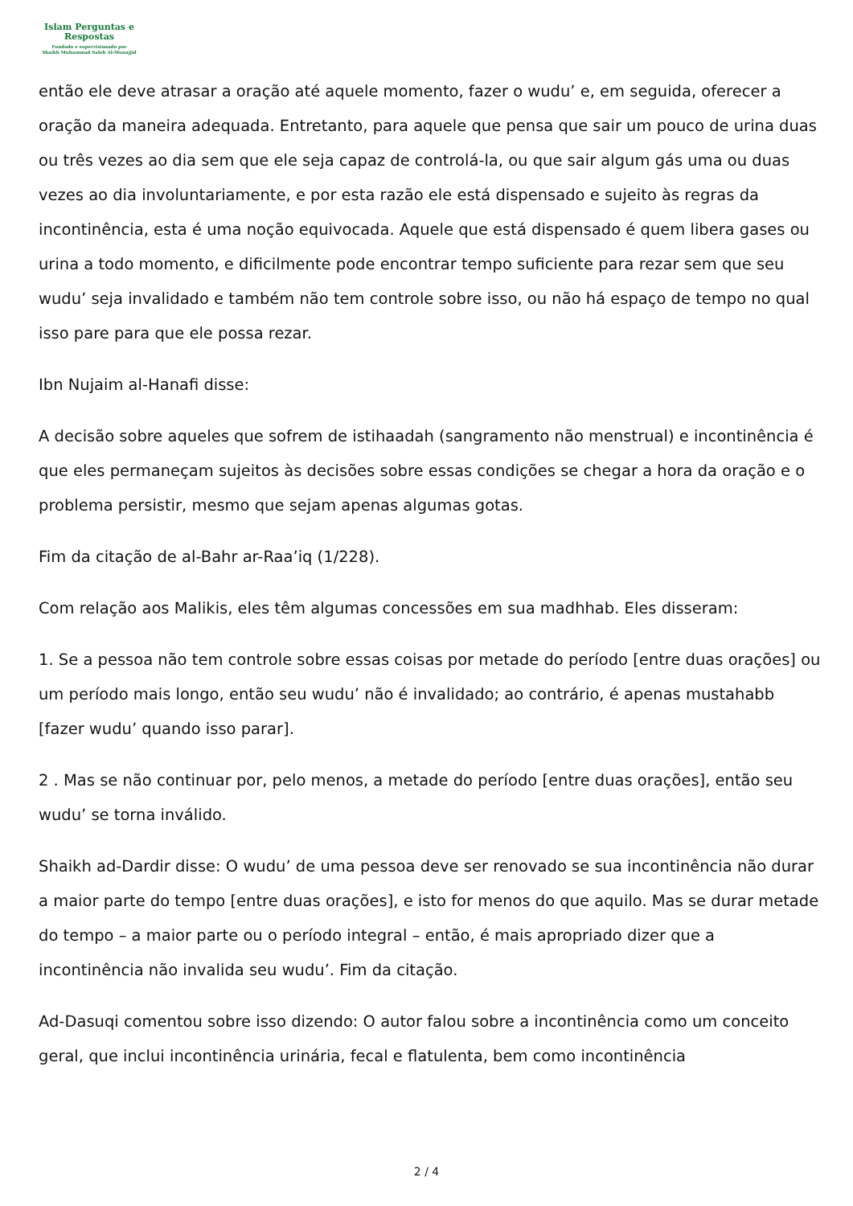Islam Perguntas e
Respostas
Fundado e supervisionado por
Shaikh Muhammad Saleh Al-Munajjid
então ele deve atrasar a oração até aquele momento, fazer o wudu’ e, em seguida, oferecer a oração da maneira adequada. Entretanto, para aquele que pensa que sair um pouco de urina duas ou três vezes ao dia sem que ele seja capaz de controlá-la, ou que sair algum gás uma ou duas vezes ao dia involuntariamente, e por esta razão ele está dispensado e sujeito às regras da incontinência, esta é uma noção equivocada. Aquele que está dispensado é quem libera gases ou urina a todo momento, e dificilmente pode encontrar tempo suficiente para rezar sem que seu wudu’ seja invalidado e também não tem controle sobre isso, ou não há espaço de tempo no qual isso pare para que ele possa rezar.
Ibn Nujaim al-Hanafi disse:
A decisão sobre aqueles que sofrem de istihaadah (sangramento não menstrual) e incontinência é que eles permaneçam sujeitos às decisões sobre essas condições se chegar a hora da oração e o problema persistir, mesmo que sejam apenas algumas gotas.
Fim da citação de al-Bahr ar-Raa’iq (1/228).
Com relação aos Malikis, eles têm algumas concessões em sua madhhab. Eles disseram:
1. Se a pessoa não tem controle sobre essas coisas por metade do período [entre duas orações] ou um período mais longo, então seu wudu’ não é invalidado; ao contrário, é apenas mustahabb [fazer wudu’ quando isso parar].
2 . Mas se não continuar por, pelo menos, a metade do período [entre duas orações], então seu wudu’ se torna inválido.
Shaikh ad-Dardir disse: O wudu’ de uma pessoa deve ser renovado se sua incontinência não durar a maior parte do tempo [entre duas orações], e isto for menos do que aquilo. Mas se durar metade do tempo – a maior parte ou o período integral – então, é mais apropriado dizer que a incontinência não invalida seu wudu’. Fim da citação.
Ad-Dasuqi comentou sobre isso dizendo: O autor falou sobre a incontinência como um conceito geral, que inclui incontinência urinária, fecal e flatulenta, bem como incontinência
2 / 4